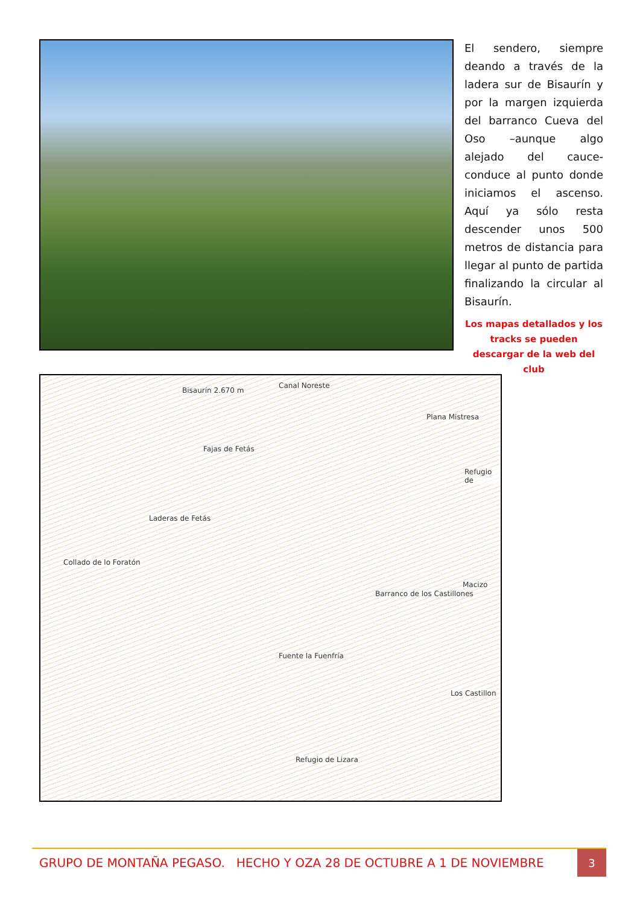El sendero, siempre deando a través de la ladera sur de Bisaurín y por la margen izquierda del barranco Cueva del Oso –aunque algo alejado del cauce- conduce al punto donde iniciamos el ascenso. Aquí ya sólo resta descender unos 500 metros de distancia para llegar al punto de partida finalizando la circular al Bisaurín.
Los mapas detallados y los tracks se pueden descargar de la web del club
Bisaurín 2.670 m
Canal Noreste
Plana Mistresa
Fajas de Fetás
Laderas de Fetás
Collado de lo Foratón
Barranco de los Castillones
Fuente la Fuenfría
Los Castillon
Refugio de Lizara
Refugio de
Macizo
GRUPO DE MONTAÑA PEGASO. HECHO Y OZA 28 DE OCTUBRE A 1 DE NOVIEMBRE
3